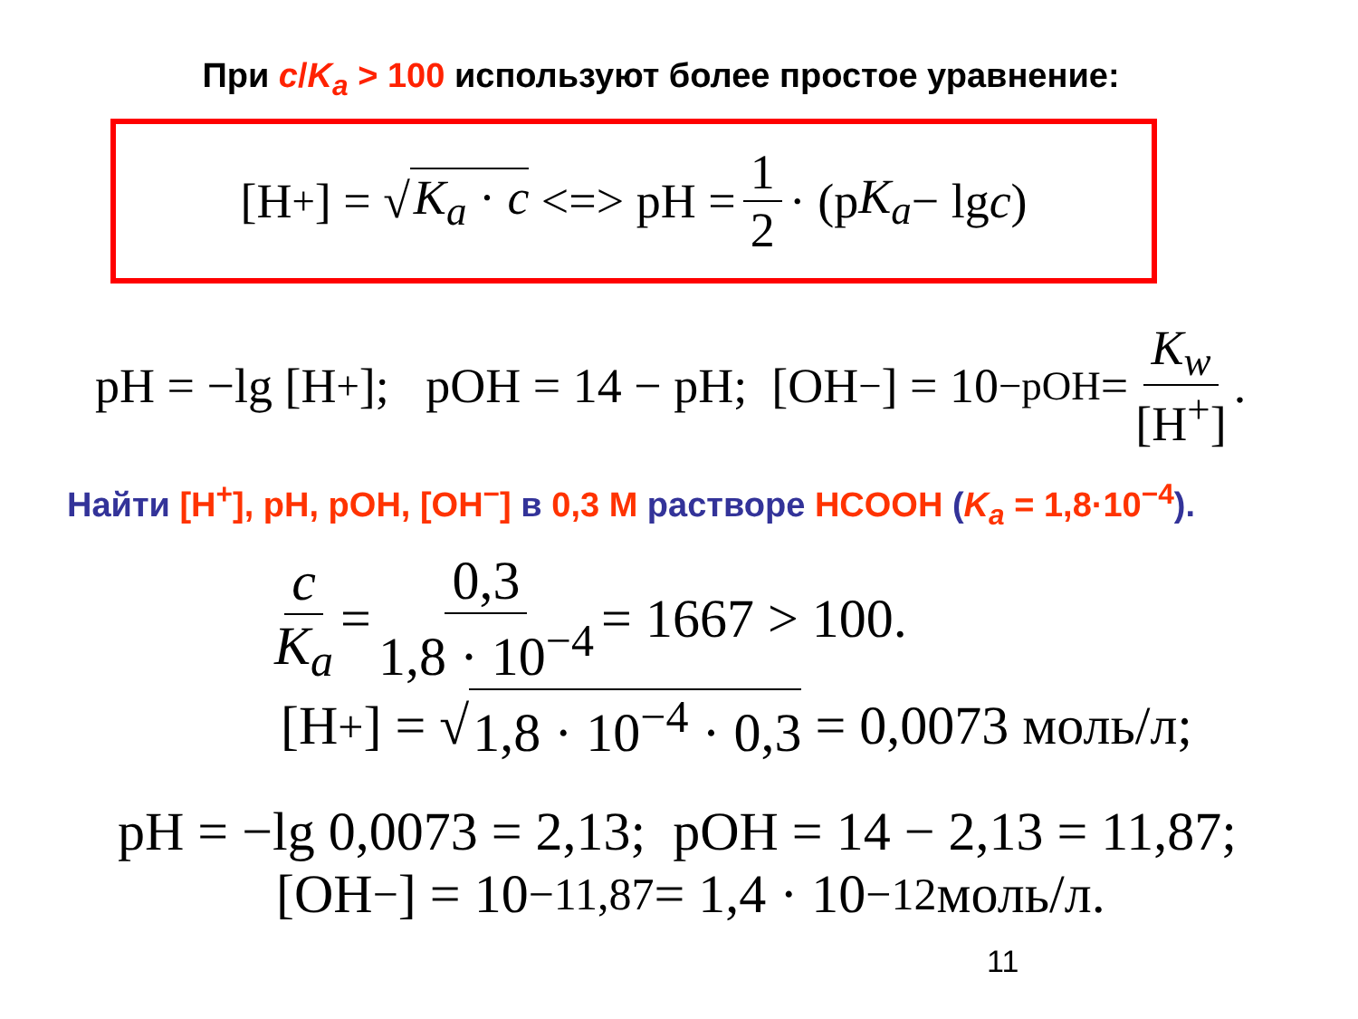При c/K<sub>a</sub> > 100 используют более простое уравнение:
[H<sup>+</sup>] = √ K<sub>a</sub> · c <=> pH = 1 2 · (p K<sub>a</sub> − lg c)
pH = −lg [H<sup>+</sup>]; pOH = 14 − pH; [OH<sup>−</sup>] = 10<sup>−pOH</sup> = K<sub>w</sub> [H<sup>+</sup>].
Найти [H<sup>+</sup>], pH, pOH, [OH<sup>−</sup>] в 0,3 M растворе HCOOH (K<sub>a</sub> = 1,8·10<sup>−4</sup>).
c K<sub>a</sub> = 0,3 1,8 · 10<sup>−4</sup> = 1667 > 100.
[H<sup>+</sup>] = √ 1,8 · 10<sup>−4</sup> · 0,3 = 0,0073 моль/л;
pH = −lg 0,0073 = 2,13; pOH = 14 − 2,13 = 11,87;
[OH<sup>−</sup>] = 10<sup>−11,87</sup> = 1,4 · 10<sup>−12</sup> моль/л.
11